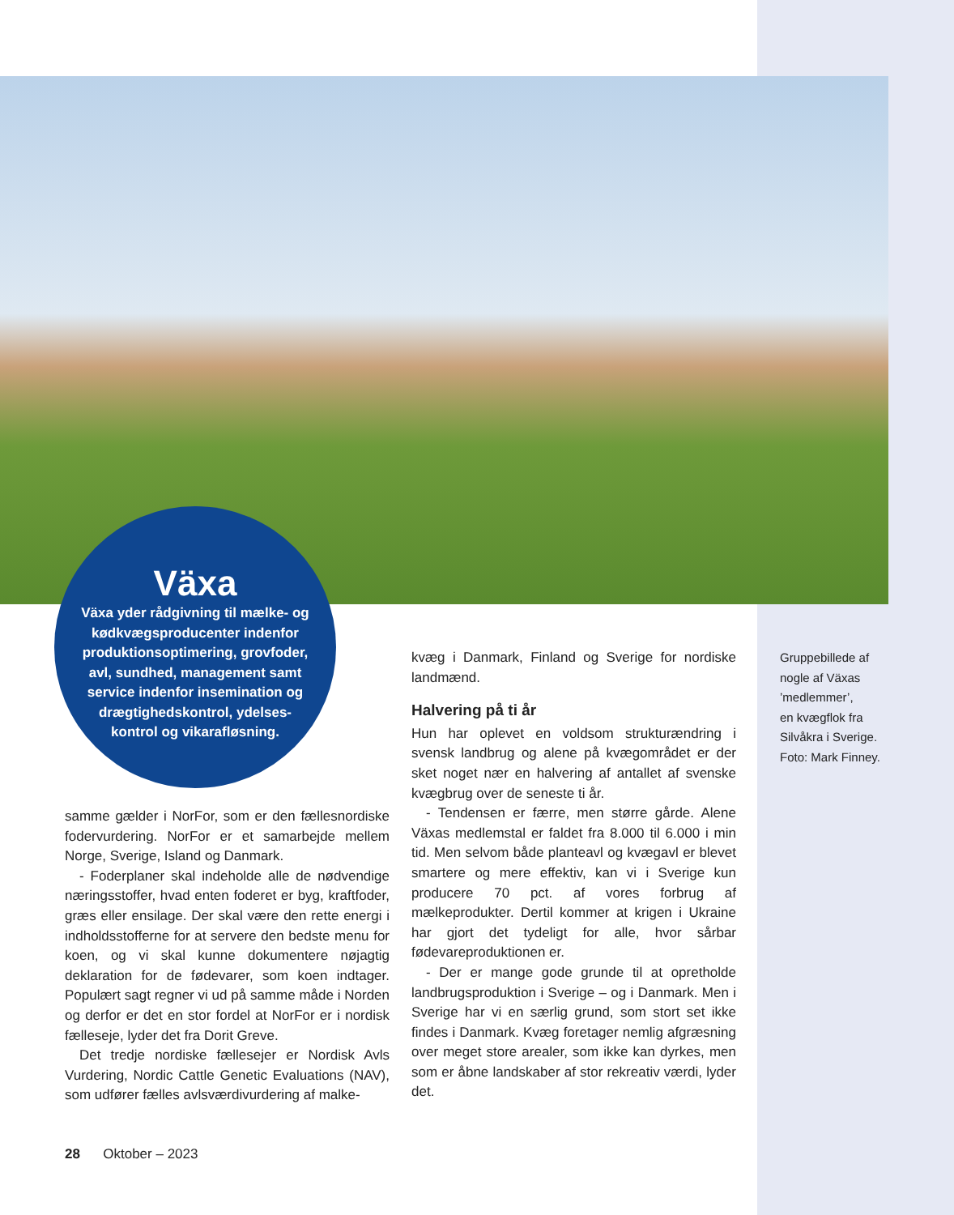Växa
Växa yder rådgivning til mælke- og kødkvægsproducenter indenfor produktionsoptimering, grovfoder, avl, sundhed, management samt service indenfor insemination og drægtighedskontrol, ydelses­kontrol og vikarafløsning.
samme gælder i NorFor, som er den fællesnordiske fodervurdering. NorFor er et samarbejde mellem Norge, Sverige, Island og Danmark.
- Foderplaner skal indeholde alle de nødvendige næringsstoffer, hvad enten foderet er byg, kraftfoder, græs eller ensilage. Der skal være den rette energi i indholdsstofferne for at servere den bedste menu for koen, og vi skal kunne dokumentere nøjagtig deklaration for de fødevarer, som koen indtager. Populært sagt regner vi ud på samme måde i Norden og derfor er det en stor fordel at NorFor er i nordisk fælleseje, lyder det fra Dorit Greve.
Det tredje nordiske fællesejer er Nordisk Avls Vurdering, Nordic Cattle Genetic Evaluations (NAV), som udfører fælles avlsværdivurdering af malke-
kvæg i Danmark, Finland og Sverige for nordiske landmænd.
Halvering på ti år
Hun har oplevet en voldsom strukturændring i svensk landbrug og alene på kvægområdet er der sket noget nær en halvering af antallet af svenske kvægbrug over de seneste ti år.
- Tendensen er færre, men større gårde. Alene Växas medlemstal er faldet fra 8.000 til 6.000 i min tid. Men selvom både planteavl og kvægavl er blevet smartere og mere effektiv, kan vi i Sverige kun producere 70 pct. af vores forbrug af mælkeprodukter. Dertil kommer at krigen i Ukraine har gjort det tydeligt for alle, hvor sårbar fødevareproduktionen er.
- Der er mange gode grunde til at opretholde landbrugsproduktion i Sverige – og i Danmark. Men i Sverige har vi en særlig grund, som stort set ikke findes i Danmark. Kvæg foretager nemlig afgræsning over meget store arealer, som ikke kan dyrkes, men som er åbne landskaber af stor rekreativ værdi, lyder det.
Gruppebillede af
nogle af Växas
’medlemmer’,
en kvægflok fra
Silvåkra i Sverige.
Foto: Mark Finney.
28 Oktober – 2023